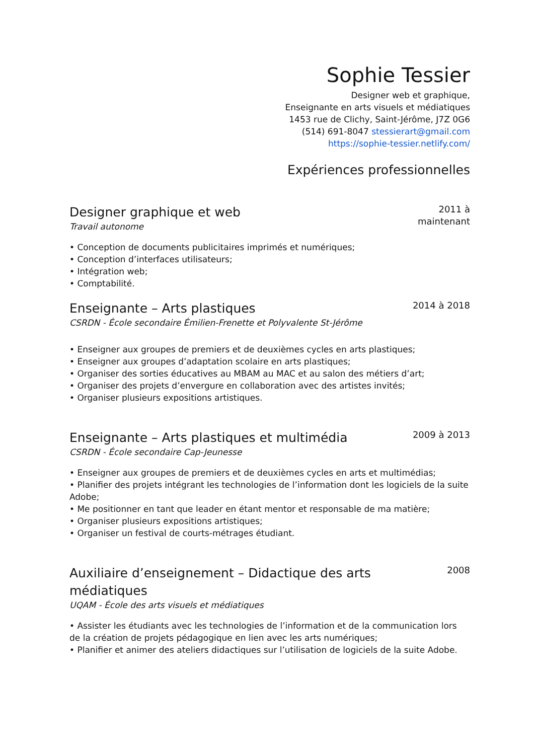Sophie Tessier
Designer web et graphique,
Enseignante en arts visuels et médiatiques
1453 rue de Clichy, Saint-Jérôme, J7Z 0G6
(514) 691-8047 stessierart@gmail.com
https://sophie-tessier.netlify.com/
Expériences professionnelles
Designer graphique et web
Travail autonome
2011 à
maintenant
• Conception de documents publicitaires imprimés et numériques;
• Conception d’interfaces utilisateurs;
• Intégration web;
• Comptabilité.
Enseignante – Arts plastiques
CSRDN - École secondaire Émilien-Frenette et Polyvalente St-Jérôme
2014 à 2018
• Enseigner aux groupes de premiers et de deuxièmes cycles en arts plastiques;
• Enseigner aux groupes d’adaptation scolaire en arts plastiques;
• Organiser des sorties éducatives au MBAM au MAC et au salon des métiers d’art;
• Organiser des projets d’envergure en collaboration avec des artistes invités;
• Organiser plusieurs expositions artistiques.
Enseignante – Arts plastiques et multimédia
CSRDN - École secondaire Cap-Jeunesse
2009 à 2013
• Enseigner aux groupes de premiers et de deuxièmes cycles en arts et multimédias;
• Planifier des projets intégrant les technologies de l’information dont les logiciels de la suite Adobe;
• Me positionner en tant que leader en étant mentor et responsable de ma matière;
• Organiser plusieurs expositions artistiques;
• Organiser un festival de courts-métrages étudiant.
Auxiliaire d’enseignement – Didactique des arts médiatiques
UQAM - École des arts visuels et médiatiques
2008
• Assister les étudiants avec les technologies de l’information et de la communication lors de la création de projets pédagogique en lien avec les arts numériques;
• Planifier et animer des ateliers didactiques sur l’utilisation de logiciels de la suite Adobe.